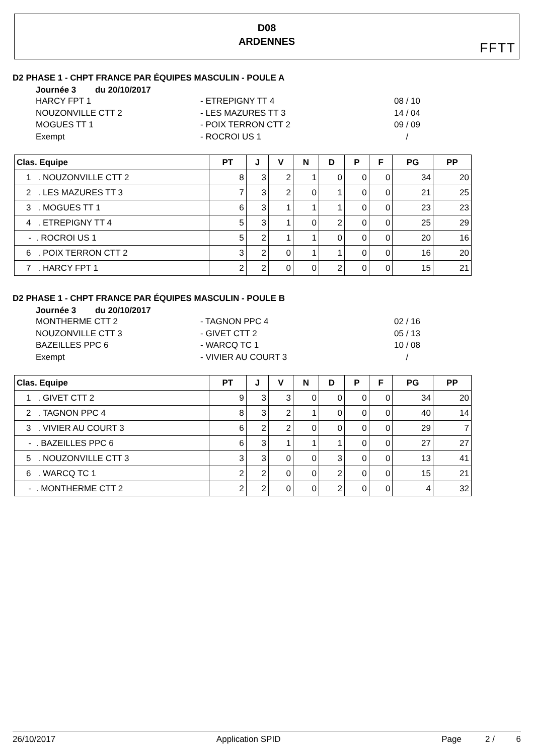D08
ARDENNES
FFTT
D2 PHASE 1 - CHPT FRANCE PAR ÉQUIPES MASCULIN - POULE A
Journée 3 du 20/10/2017
HARCY FPT 1 - ETREPIGNY TT 4 08 / 10
NOUZONVILLE CTT 2 - LES MAZURES TT 3 14 / 04
MOGUES TT 1 - POIX TERRON CTT 2 09 / 09
Exempt - ROCROI US 1 /
| Clas. Equipe | PT | J | V | N | D | P | F | PG | PP |
| --- | --- | --- | --- | --- | --- | --- | --- | --- | --- |
| 1 . NOUZONVILLE CTT 2 | 8 | 3 | 2 | 1 | 0 | 0 | 0 | 34 | 20 |
| 2 . LES MAZURES TT 3 | 7 | 3 | 2 | 0 | 1 | 0 | 0 | 21 | 25 |
| 3 . MOGUES TT 1 | 6 | 3 | 1 | 1 | 1 | 0 | 0 | 23 | 23 |
| 4 . ETREPIGNY TT 4 | 5 | 3 | 1 | 0 | 2 | 0 | 0 | 25 | 29 |
| - . ROCROI US 1 | 5 | 2 | 1 | 1 | 0 | 0 | 0 | 20 | 16 |
| 6 . POIX TERRON CTT 2 | 3 | 2 | 0 | 1 | 1 | 0 | 0 | 16 | 20 |
| 7 . HARCY FPT 1 | 2 | 2 | 0 | 0 | 2 | 0 | 0 | 15 | 21 |
D2 PHASE 1 - CHPT FRANCE PAR ÉQUIPES MASCULIN - POULE B
Journée 3 du 20/10/2017
MONTHERME CTT 2 - TAGNON PPC 4 02 / 16
NOUZONVILLE CTT 3 - GIVET CTT 2 05 / 13
BAZEILLES PPC 6 - WARCQ TC 1 10 / 08
Exempt - VIVIER AU COURT 3 /
| Clas. Equipe | PT | J | V | N | D | P | F | PG | PP |
| --- | --- | --- | --- | --- | --- | --- | --- | --- | --- |
| 1 . GIVET CTT 2 | 9 | 3 | 3 | 0 | 0 | 0 | 0 | 34 | 20 |
| 2 . TAGNON PPC 4 | 8 | 3 | 2 | 1 | 0 | 0 | 0 | 40 | 14 |
| 3 . VIVIER AU COURT 3 | 6 | 2 | 2 | 0 | 0 | 0 | 0 | 29 | 7 |
| - . BAZEILLES PPC 6 | 6 | 3 | 1 | 1 | 1 | 0 | 0 | 27 | 27 |
| 5 . NOUZONVILLE CTT 3 | 3 | 3 | 0 | 0 | 3 | 0 | 0 | 13 | 41 |
| 6 . WARCQ TC 1 | 2 | 2 | 0 | 0 | 2 | 0 | 0 | 15 | 21 |
| - . MONTHERME CTT 2 | 2 | 2 | 0 | 0 | 2 | 0 | 0 | 4 | 32 |
26/10/2017 Application SPID Page 2 / 6